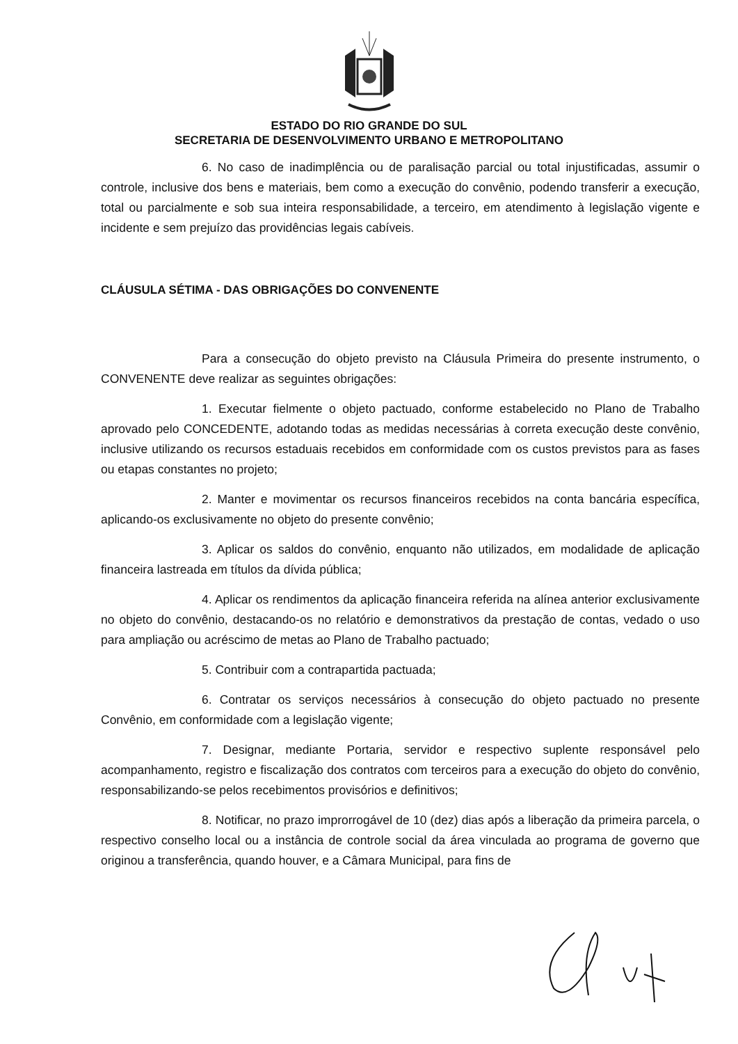ESTADO DO RIO GRANDE DO SUL
SECRETARIA DE DESENVOLVIMENTO URBANO E METROPOLITANO
6. No caso de inadimplência ou de paralisação parcial ou total injustificadas, assumir o controle, inclusive dos bens e materiais, bem como a execução do convênio, podendo transferir a execução, total ou parcialmente e sob sua inteira responsabilidade, a terceiro, em atendimento à legislação vigente e incidente e sem prejuízo das providências legais cabíveis.
CLÁUSULA SÉTIMA - DAS OBRIGAÇÕES DO CONVENENTE
Para a consecução do objeto previsto na Cláusula Primeira do presente instrumento, o CONVENENTE deve realizar as seguintes obrigações:
1. Executar fielmente o objeto pactuado, conforme estabelecido no Plano de Trabalho aprovado pelo CONCEDENTE, adotando todas as medidas necessárias à correta execução deste convênio, inclusive utilizando os recursos estaduais recebidos em conformidade com os custos previstos para as fases ou etapas constantes no projeto;
2. Manter e movimentar os recursos financeiros recebidos na conta bancária específica, aplicando-os exclusivamente no objeto do presente convênio;
3. Aplicar os saldos do convênio, enquanto não utilizados, em modalidade de aplicação financeira lastreada em títulos da dívida pública;
4. Aplicar os rendimentos da aplicação financeira referida na alínea anterior exclusivamente no objeto do convênio, destacando-os no relatório e demonstrativos da prestação de contas, vedado o uso para ampliação ou acréscimo de metas ao Plano de Trabalho pactuado;
5. Contribuir com a contrapartida pactuada;
6. Contratar os serviços necessários à consecução do objeto pactuado no presente Convênio, em conformidade com a legislação vigente;
7. Designar, mediante Portaria, servidor e respectivo suplente responsável pelo acompanhamento, registro e fiscalização dos contratos com terceiros para a execução do objeto do convênio, responsabilizando-se pelos recebimentos provisórios e definitivos;
8. Notificar, no prazo improrrogável de 10 (dez) dias após a liberação da primeira parcela, o respectivo conselho local ou a instância de controle social da área vinculada ao programa de governo que originou a transferência, quando houver, e a Câmara Municipal, para fins de